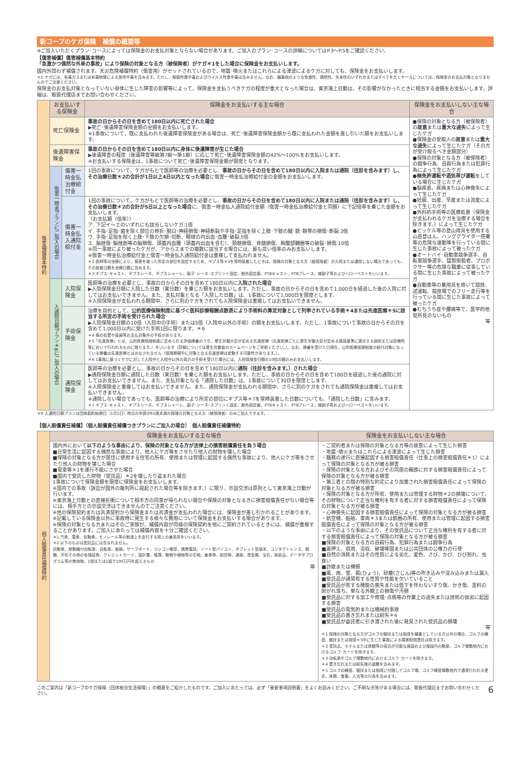新コープのケガ保険　補償の概要等
※ご加入いただくプラン･コースによっては保険金のお支払対象とならない場合があります。ご加入のプラン･コースの詳細についてはP.3～P.5をご確認ください。
【傷害補償】傷害補償基本特約
「急激かつ偶然な外来の事故」により保険の対象となる方（被保険者）がケガ＊1をした場合に保険金をお支払いします。
国内外問わず補償されます。天災危険補償特約（傷害用）がセットされているので、地震･噴火またはこれらによる津波によるケガに対しても、保険金をお支払いします。
＊1 ケガには、有毒ガスまたは有毒物質による急性中毒を含みます。ただし、細菌性食中毒およびウイルス性食中毒は含みません。なお、職業病のような急激性、偶然性、外来性のいずれかまたはすべてを欠くケースについては、保険金のお支払対象となりませんのでご注意ください。
保険金のお支払対象となっていない身体に生じた障害の影響等によって、保険金を支払うべきケガの程度が重大となった場合は、東京海上日動は、その影響がなかったときに相当する金額をお支払いします。詳細は、取扱代理店までお問い合わせください。
| 傷害補償基本特約 | お支払いする保険金 | | 保険金をお支払いする主な場合 | 保険金をお支払いしない主な場合 |
| | 死亡保険金 | | 事故の日からその日を含めて180日以内に死亡された場合 ▶死亡･後遺障害保険金額の全額をお支払いします。 ※1事故について、既に支払われた後遺障害保険金がある場合は、死亡･後遺障害保険金額から既に支払われた金額を差し引いた額をお支払いします。 | ●保険の対象となる方（被保険者）の 故意 または 重大な過失 によって生じたケガ ●保険金の受取人の 故意 または 重大な過失 によって生じたケガ（その方が受け取るべき金額部分） ●保険の対象となる方（被保険者）の闘争行為、自殺行為または犯罪行為によって生じたケガ ● 無免許運転や酒気帯び運転 をしている場合に生じたケガ ●脳疾患、疾病または心神喪失によって生じたケガ ●妊娠、出産、早産または流産によって生じたケガ ●外科的手術等の医療処置（保険金が支払われるケガを治療する場合を除きます。）によって生じたケガ ●ピッケル等の登山用具を使用する山岳登はん、ハンググライダー搭乗等の危険な運動等を行っている間に生じた事故によって被ったケガ ●オートバイ･自動車競争選手、自転車競争選手、猛獣取扱者、プロボクサー等の危険な職業に従事している間に生じた事故によって被ったケガ ●自動車等の乗用具を用いて競技、試運転、競技場でのフリー走行等を行っている間に生じた事故によって被ったケガ ●むちうち症や腰痛等で、医学的他覚所見のないもの 等 |
| | 後遺障害保険金 | | 事故の日からその日を含めて180日以内に身体に後遺障害が生じた場合 ▶後遺障害の程度（後遺障害等級第7級～第1級）に応じて死亡･後遺障害保険金額の42%～100%をお支払いします。 ※お支払いする保険金は、1事故について死亡･後遺障害保険金額が限度となります。 | |
| | 傷害一時金プランにご加入の場合 | 傷害一時金払 治療給付金 | 1回の事故について、ケガがもとで医師等の治療を必要とし、 事故の日からその日を含めて180日以内に入院または通院（往診を含みます）し、その治療日数＊2の合計が1日以上4日以内となった場合 に傷害一時金払治療給付金の金額をお支払いします。 | |
| | | 傷害一時金払 入通院給付金 | 1回の事故について、ケガがもとで医師等の治療を必要とし、 事故の日からその日を含めて180日以内に入院または通院（往診を含みます）し、その治療日数＊2の合計が5日以上となった場合 に、傷害一時金払入通院給付金額（傷害一時金払治療給付金と同額）に下記倍率を乗じた金額をお支払いします。 〈お支払額（倍率）〉 ア. 下記イ～エのいずれにも該当しないケガ:1倍 イ. 手指･足指･歯を除く部位の骨折･脱臼･神経損傷･神経断裂や手指･足指を除く上肢･下肢の腱･筋･靭帯の損傷･断裂:3倍 ウ. 手指･足指を除く上肢･下肢の欠損･切断、眼球の内出血･血腫･破裂:5倍 エ. 脳挫傷･脳挫創等の脳損傷、頭蓋内血腫（頭蓋内出血を含む）、頸髄損傷、脊髄損傷、胸腹部臓器等の破裂･損傷:10倍 ※同一事故により被ったケガが、アからエまでの複数に該当する場合には、最も高い倍率のみお支払いします。 ※傷害一時金払治療給付金と傷害一時金払入通院給付金は重複して支払われません。 ＊2 医師等の治療により、傷害を被った所定の部位を固定するため、ギプス等＊3を常時装着したときは、保険の対象となる方（被保険者）が入院または通院しない場合であっても、その装着日数を治療日数に含めます。 ＊3 ギプス･キャスト、ギプスシーネ、ギプスシャーレ、副子･シーネ･スプリント固定、創外固定器、PTBキャスト、PTBブレース、線副子等およびハローベストをいいます。 | |
| | 入通院日額プラン＊8にご加入の場合 | 入院保険金 | 医師等の治療を必要とし、事故の日からその日を含めて180日以内に 入院された場合 ▶入院保険金日額に入院した日数（実日数）を乗じた額をお支払いします。ただし、事故の日からその日を含めて1,000日を経過した後の入院に対してはお支払いできません。また、支払対象となる「入院した日数」は、1事故について1,000日を限度とします。 ※入院保険金が支払われる期間中、さらに別のケガをされても入院保険金は重複してはお支払いできません。 | |
| | | 手術保険金 | 治療を目的として、 公的医療保険制度に基づく医科診療報酬点数表により手術料の算定対象として列挙されている手術＊4または先進医療＊5に該当する所定の手術を受けられた場合 ▶入院保険金日額の10倍（入院中の手術）または5倍（入院中以外の手術）の額をお支払いします。ただし、1事故について事故の日からその日を含めて1,000日以内に受けた手術1回に限ります。＊6 ＊4 傷の処置や抜歯等お支払対象外の手術があります。 ＊5「先進医療」とは、公的医療保険制度に定められる評価療養のうち、厚生労働大臣が定める先進医療（先進医療ごとに厚生労働大臣が定める施設基準に適合する病院または診療所等において行われるものに限ります。）をいいます（詳細については厚生労働省のホームページをご参照ください。）。なお、療養を受けた日現在、公的医療保険制度の給付対象になっている療養は先進医療とはみなされません（保険期間中に対象となる先進医療は変動する可能性があります。）。 ＊6 1事故に基づくケガに対して入院中と入院中以外の両方の手術を受けた場合には、入院保険金日額の10倍の額のみお支払いします。 | |
| | | 通院保険金 | 医師等の治療を必要とし、事故の日からその日を含めて180日以内に 通院（往診を含みます。）された場合 ▶通院保険金日額に通院した日数（実日数）を乗じた額をお支払いします。ただし、事故の日からその日を含めて180日を経過した後の通院に対してはお支払いできません。また、支払対象となる「通院した日数」は、1事故について30日を限度とします。 ※入院保険金と重複してはお支払いできません。また、通院保険金が支払われる期間中、さらに別のケガをされても通院保険金は重複してはお支払いできません。 ※通院しない場合であっても、医師等の治療により所定の部位にギプス等＊7を常時装着した日数についても、「通院した日数」に含みます。 ＊7 ギプス･キャスト、ギプスシーネ、ギプスシャーレ、副子･シーネ･スプリント固定、創外固定器、PTBキャスト、PTBブレース、線副子等およびハローベストをいいます。 | |
＊8 入通院日額プランは団体契約始期日（1月1日）時点の年齢が65歳未満の保険の対象となる方（被保険者）のみご加入できます。
【個人賠償責任補償】（個人賠償責任補償つきプランにご加入の場合）　個人賠償責任補償特約
| 個人賠償責任補償特約 | 保険金をお支払いする主な場合 | 保険金をお支払いしない主な場合 |
| | 国内外において 以下のような事由により、保険の対象となる方が法律上の損害賠償責任を負う場合 ■日常生活に起因する偶然な事故により、他人にケガ等をさせたり他人の財物を壊した場合 ■保険の対象となる方が居住に使用する住宅の所有、使用または管理に起因する偶然な事故により、他人にケガ等をさせたり他人の財物を壊した場合 ■電車等＊1を運行不能にさせた場合 ■国内で受託した財物（受託品）＊2を壊したり盗まれた場合 1事故について保険金額を限度に保険金をお支払いします。 ※国内での事故（訴訟が国外の裁判所に提起された場合等を除きます。）に限り、示談交渉は原則として東京海上日動が行います。 ※東京海上日動との直接折衝について相手方の同意が得られない場合や保険の対象となる方に損害賠償責任がない場合等には、相手方との示談交渉はできませんのでご注意ください。 ※他の保険契約または共済契約から保険金または共済金が支払われた場合には、保険金が差し引かれることがあります。 ※記載している保険金以外に事故時に発生する様々な費用について保険金をお支払いする場合があります。 ※保険の対象となる方またはそのご家族が、補償内容が同様の保険契約を他にご契約されているときには、補償が重複することがあります。ご加入にあたっては補償内容を十分ご確認ください。 ＊1 汽車、電車、気動車、モノレール等の軌道上を走行する陸上の乗用具をいいます。 ＊2 以下のものは受託品には含まれません。 自動車、原動機付自転車、自転車、船舶、サーフボード、ラジコン模型、携帯電話、ノート型パソコン、タブレット型端末、コンタクトレンズ、眼鏡、手形その他の有価証券、クレジットカード、設計書、帳簿、動物や植物等の生物、乗車券、航空券、通貨、貴金属、宝石、美術品、データやプログラム等の無体物、1個または1組で100万円を超えるもの 等 | ・ご契約者または保険の対象となる方等の故意によって生じた損害 ・地震･噴火またはこれらによる津波によって生じた損害 ・職務の遂行に直接起因する損害賠償責任（仕事上の損害賠償責任＊1）によって保険の対象となる方が被る損害 ・保険の対象となる方およびその同居の親族に対する損害賠償責任によって保険の対象となる方が被る損害 ・第三者との間の特別な約定により加重された損害賠償責任によって保険の対象となる方が被る損害 ・保険の対象となる方が所有、使用または管理する財物＊2の損壊について、その財物について正当な権利を有する者に対する損害賠償責任によって保険の対象となる方が被る損害 ・心神喪失に起因する損害賠償責任によって保険の対象となる方が被る損害 ・航空機、船舶、車両＊3または銃器の所有、使用または管理に起因する損害賠償責任によって保険の対象となる方が被る損害 ・以下のような事由により、その受託品について正当な権利を有する者に対する損害賠償責任によって保険の対象となる方が被る損害 ■保険の対象となる方の自殺行為、犯罪行為または闘争行為 ■差押え、収用、没収、破壊等国または公共団体の公権力の行使 ■自然の消耗またはその性質による劣化、変色、さび、かび、ひび割れ、虫食い ■詐欺または横領 ■風、雨、雪、雹(ひょう)、砂塵(さじん)等の吹き込みや浸み込みまたは漏入 ■受託品が通常有する性質や性能を欠いていること ■受託品が有する機能の喪失または低下を伴わないすり傷、かき傷、塗料の剝がれ落ち、単なる外観上の損傷や汚損 ■受託品に対する加工や修理･点検等の作業上の過失または技術の拙劣に起因する損害 ■受託品の電気的または機械的事故 ■受託品の置き忘れまたは紛失＊4 ■受託品が委託者に引き渡された後に発見された受託品の損壊 等 ＊1 保険の対象となる方がゴルフの競技または指導を職業としている方以外の場合、ゴルフの練習、競技または指導＊5中に生じた事故による損害賠償責任は除きます。 ＊2 受託品、ホテルまたは旅館等の宿泊が可能な施設および施設内の動産、ゴルフ場敷地内におけるゴルフ･カートを除きます。 ＊3 自転車やゴルフ場敷地内におけるゴルフ･カートを除きます。 ＊4 置き忘れまたは紛失後の盗難を含みます。 ＊5 ゴルフの練習、競技または指導に付随してゴルフ場、ゴルフ練習場敷地内で通常行われる更衣、休憩、食事、入浴等の行為を含みます。 |
このご案内は「新コープのケガ保険（団体総合生活保険）」の概要をご紹介したものです。ご加入にあたっては、必ず「重要事項説明書」をよくお読みください。ご不明な点等がある場合には、取扱代理店までお問い合わせください。
6